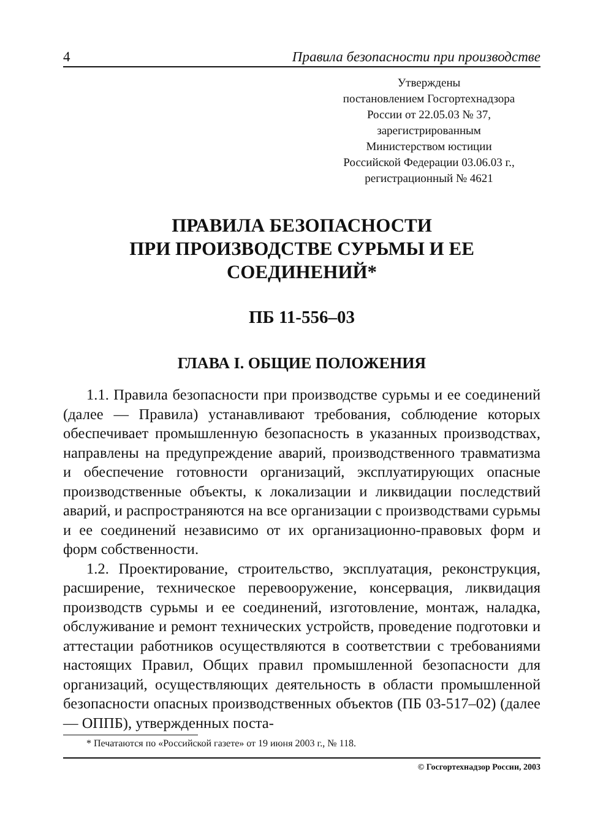4 Правила безопасности при производстве
Утверждены
постановлением Госгортехнадзора
России от 22.05.03 № 37,
зарегистрированным
Министерством юстиции
Российской Федерации 03.06.03 г.,
регистрационный № 4621
ПРАВИЛА БЕЗОПАСНОСТИ
ПРИ ПРОИЗВОДСТВЕ СУРЬМЫ И ЕЕ СОЕДИНЕНИЙ*
ПБ 11-556–03
ГЛАВА I. ОБЩИЕ ПОЛОЖЕНИЯ
1.1. Правила безопасности при производстве сурьмы и ее соединений (далее — Правила) устанавливают требования, соблюдение которых обеспечивает промышленную безопасность в указанных производствах, направлены на предупреждение аварий, производственного травматизма и обеспечение готовности организаций, эксплуатирующих опасные производственные объекты, к локализации и ликвидации последствий аварий, и распространяются на все организации с производствами сурьмы и ее соединений независимо от их организационно-правовых форм и форм собственности.
1.2. Проектирование, строительство, эксплуатация, реконструкция, расширение, техническое перевооружение, консервация, ликвидация производств сурьмы и ее соединений, изготовление, монтаж, наладка, обслуживание и ремонт технических устройств, проведение подготовки и аттестации работников осуществляются в соответствии с требованиями настоящих Правил, Общих правил промышленной безопасности для организаций, осуществляющих деятельность в области промышленной безопасности опасных производственных объектов (ПБ 03-517–02) (далее — ОППБ), утвержденных поста-
* Печатаются по «Российской газете» от 19 июня 2003 г., № 118.
© Госгортехнадзор России, 2003